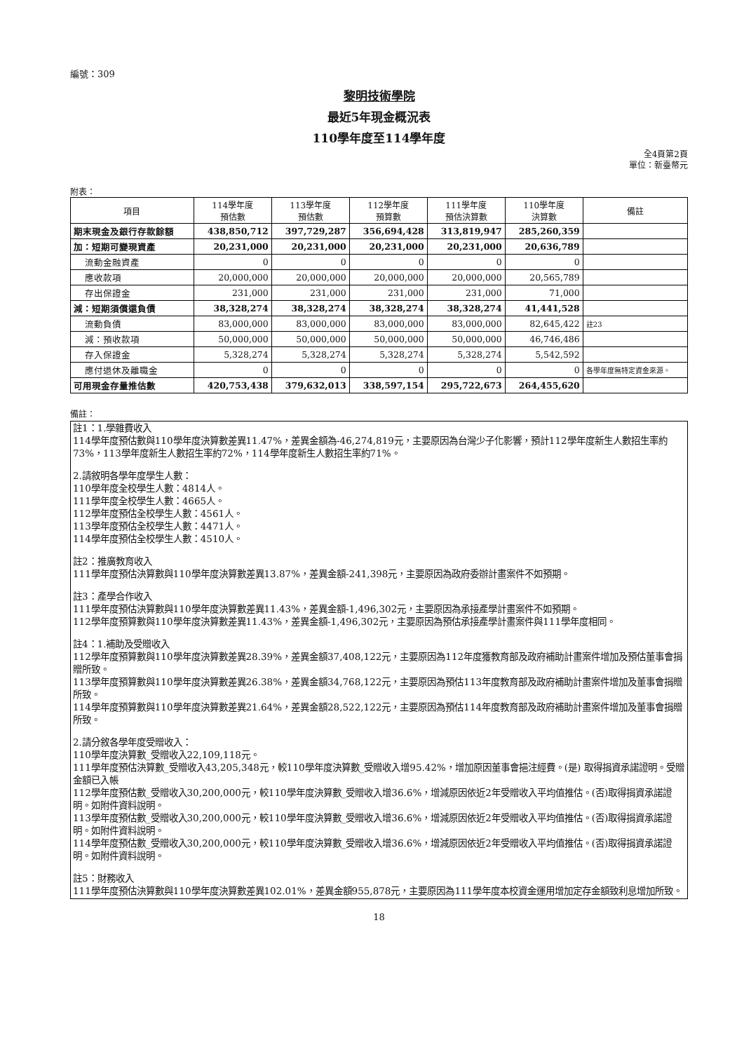編號：309
黎明技術學院
最近5年現金概況表
110學年度至114學年度
全4頁第2頁
單位：新臺幣元
附表：
| 項目 | 114學年度 預估數 | 113學年度 預估數 | 112學年度 預算數 | 111學年度 預估決算數 | 110學年度 決算數 | 備註 |
| --- | --- | --- | --- | --- | --- | --- |
| 期末現金及銀行存款餘額 | 438,850,712 | 397,729,287 | 356,694,428 | 313,819,947 | 285,260,359 | |
| 加：短期可變現資產 | 20,231,000 | 20,231,000 | 20,231,000 | 20,231,000 | 20,636,789 | |
| 流動金融資產 | 0 | 0 | 0 | 0 | 0 | |
| 應收款項 | 20,000,000 | 20,000,000 | 20,000,000 | 20,000,000 | 20,565,789 | |
| 存出保證金 | 231,000 | 231,000 | 231,000 | 231,000 | 71,000 | |
| 減：短期須償還負債 | 38,328,274 | 38,328,274 | 38,328,274 | 38,328,274 | 41,441,528 | |
| 流動負債 | 83,000,000 | 83,000,000 | 83,000,000 | 83,000,000 | 82,645,422 | 註23 |
| 減：預收款項 | 50,000,000 | 50,000,000 | 50,000,000 | 50,000,000 | 46,746,486 | |
| 存入保證金 | 5,328,274 | 5,328,274 | 5,328,274 | 5,328,274 | 5,542,592 | |
| 應付退休及離職金 | 0 | 0 | 0 | 0 | 0 | 各學年度無特定資金來源。 |
| 可用現金存量推估數 | 420,753,438 | 379,632,013 | 338,597,154 | 295,722,673 | 264,455,620 | |
備註：
註1：1.學雜費收入
114學年度預估數與110學年度決算數差異11.47%，差異金額為-46,274,819元，主要原因為台灣少子化影響，預計112學年度新生人數招生率約73%，113學年度新生人數招生率約72%，114學年度新生人數招生率約71%。
2.請敘明各學年度學生人數：
110學年度全校學生人數：4814人。
111學年度全校學生人數：4665人。
112學年度預估全校學生人數：4561人。
113學年度預估全校學生人數：4471人。
114學年度預估全校學生人數：4510人。
註2：推廣教育收入
111學年度預估決算數與110學年度決算數差異13.87%，差異金額-241,398元，主要原因為政府委辦計畫案件不如預期。
註3：產學合作收入
111學年度預估決算數與110學年度決算數差異11.43%，差異金額-1,496,302元，主要原因為承接產學計畫案件不如預期。
112學年度預算數與110學年度決算數差異11.43%，差異金額-1,496,302元，主要原因為預估承接產學計畫案件與111學年度相同。
註4：1.補助及受贈收入
112學年度預算數與110學年度決算數差異28.39%，差異金額37,408,122元，主要原因為112年度獲教育部及政府補助計畫案件增加及預估董事會捐贈所致。
113學年度預算數與110學年度決算數差異26.38%，差異金額34,768,122元，主要原因為預估113年度教育部及政府補助計畫案件增加及董事會捐贈所致。
114學年度預算數與110學年度決算數差異21.64%，差異金額28,522,122元，主要原因為預估114年度教育部及政府補助計畫案件增加及董事會捐贈所致。
2.請分敘各學年度受贈收入：
110學年度決算數_受贈收入22,109,118元。
111學年度預估決算數_受贈收入43,205,348元，較110學年度決算數_受贈收入增95.42%，增加原因董事會挹注經費。(是) 取得捐資承諾證明。受贈金額已入帳
112學年度預估數_受贈收入30,200,000元，較110學年度決算數_受贈收入增36.6%，增減原因依近2年受贈收入平均值推估。(否)取得捐資承諾證明。如附件資料說明。
113學年度預估數_受贈收入30,200,000元，較110學年度決算數_受贈收入增36.6%，增減原因依近2年受贈收入平均值推估。(否)取得捐資承諾證明。如附件資料說明。
114學年度預估數_受贈收入30,200,000元，較110學年度決算數_受贈收入增36.6%，增減原因依近2年受贈收入平均值推估。(否)取得捐資承諾證明。如附件資料說明。
註5：財務收入
111學年度預估決算數與110學年度決算數差異102.01%，差異金額955,878元，主要原因為111學年度本校資金運用增加定存金額致利息增加所致。
18